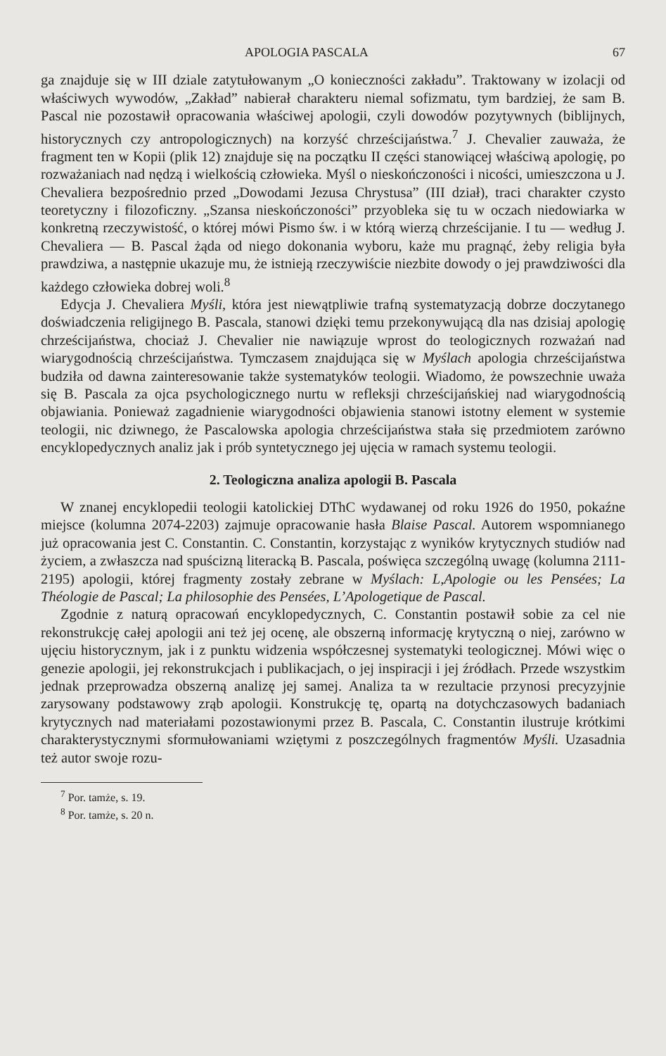APOLOGIA PASCALA 67
ga znajduje się w III dziale zatytułowanym „O konieczności zakładu”. Traktowany w izolacji od właściwych wywodów, „Zakład” nabierał charakteru niemal sofizmatu, tym bardziej, że sam B. Pascal nie pozostawił opracowania właściwej apologii, czyli dowodów pozytywnych (biblijnych, historycznych czy antropologicznych) na korzyść chrześcijaństwa.<sup>7</sup> J. Chevalier zauważa, że fragment ten w Kopii (plik 12) znajduje się na początku II części stanowiącej właściwą apologię, po rozważaniach nad nędzą i wielkością człowieka. Myśl o nieskończoności i nicości, umieszczona u J. Chevaliera bezpośrednio przed „Dowodami Jezusa Chrystusa” (III dział), traci charakter czysto teoretyczny i filozoficzny. „Szansa nieskończoności” przyobleka się tu w oczach niedowiarka w konkretną rzeczywistość, o której mówi Pismo św. i w którą wierzą chrześcijanie. I tu — według J. Chevaliera — B. Pascal żąda od niego dokonania wyboru, każe mu pragnąć, żeby religia była prawdziwa, a następnie ukazuje mu, że istnieją rzeczywiście niezbite dowody o jej prawdziwości dla każdego człowieka dobrej woli.<sup>8</sup>
Edycja J. Chevaliera Myśli, która jest niewątpliwie trafną systematyzacją dobrze doczytanego doświadczenia religijnego B. Pascala, stanowi dzięki temu przekonywującą dla nas dzisiaj apologię chrześcijaństwa, chociaż J. Chevalier nie nawiązuje wprost do teologicznych rozważań nad wiarygodnością chrześcijaństwa. Tymczasem znajdująca się w Myślach apologia chrześcijaństwa budziła od dawna zainteresowanie także systematyków teologii. Wiadomo, że powszechnie uważa się B. Pascala za ojca psychologicznego nurtu w refleksji chrześcijańskiej nad wiarygodnością objawiania. Ponieważ zagadnienie wiarygodności objawienia stanowi istotny element w systemie teologii, nic dziwnego, że Pascalowska apologia chrześcijaństwa stała się przedmiotem zarówno encyklopedycznych analiz jak i prób syntetycznego jej ujęcia w ramach systemu teologii.
2. Teologiczna analiza apologii B. Pascala
W znanej encyklopedii teologii katolickiej DThC wydawanej od roku 1926 do 1950, pokaźne miejsce (kolumna 2074-2203) zajmuje opracowanie hasła Blaise Pascal. Autorem wspomnianego już opracowania jest C. Constantin. C. Constantin, korzystając z wyników krytycznych studiów nad życiem, a zwłaszcza nad spuścizną literacką B. Pascala, poświęca szczególną uwagę (kolumna 2111-2195) apologii, której fragmenty zostały zebrane w Myślach: L,Apologie ou les Pensées; La Théologie de Pascal; La philosophie des Pensées, L’Apologetique de Pascal.
Zgodnie z naturą opracowań encyklopedycznych, C. Constantin postawił sobie za cel nie rekonstrukcję całej apologii ani też jej ocenę, ale obszerną informację krytyczną o niej, zarówno w ujęciu historycznym, jak i z punktu widzenia współczesnej systematyki teologicznej. Mówi więc o genezie apologii, jej rekonstrukcjach i publikacjach, o jej inspiracji i jej źródłach. Przede wszystkim jednak przeprowadza obszerną analizę jej samej. Analiza ta w rezultacie przynosi precyzyjnie zarysowany podstawowy zrąb apologii. Konstrukcję tę, opartą na dotychczasowych badaniach krytycznych nad materiałami pozostawionymi przez B. Pascala, C. Constantin ilustruje krótkimi charakterystycznymi sformułowaniami wziętymi z poszczególnych fragmentów Myśli. Uzasadnia też autor swoje rozu-
<sup>7</sup> Por. tamże, s. 19.
<sup>8</sup> Por. tamże, s. 20 n.